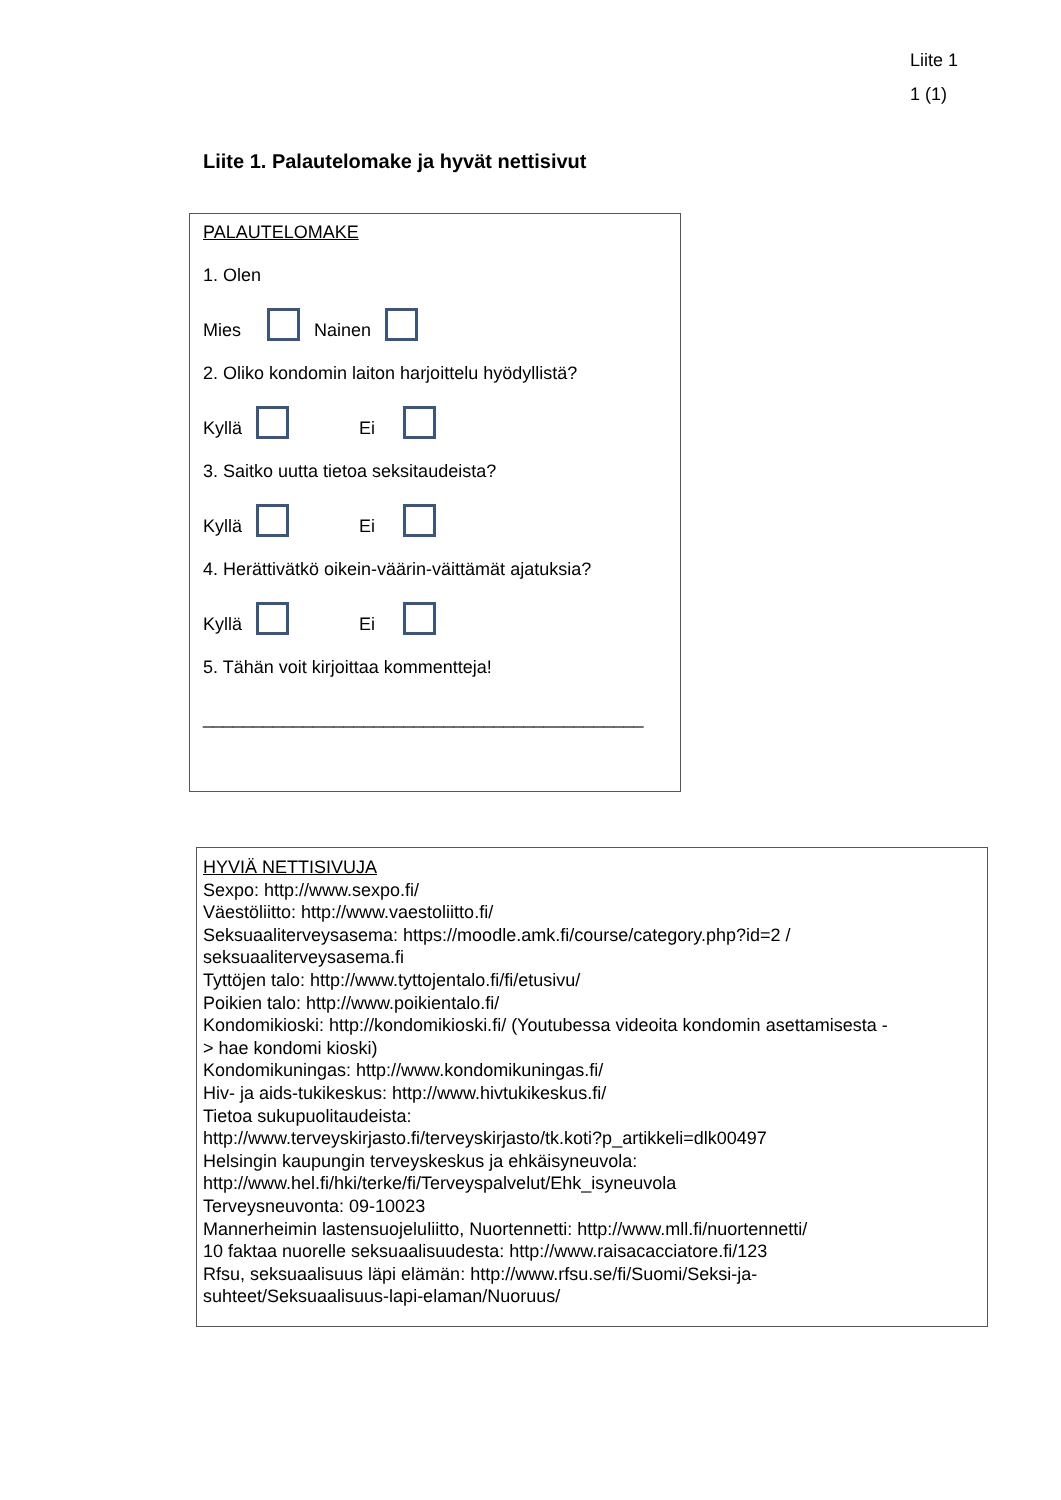Liite 1
1 (1)
Liite 1. Palautelomake ja hyvät nettisivut
PALAUTELOMAKE
1. Olen
Mies Nainen
2. Oliko kondomin laiton harjoittelu hyödyllistä?
Kyllä Ei
3. Saitko uutta tietoa seksitaudeista?
Kyllä Ei
4. Herättivätkö oikein-väärin-väittämät ajatuksia?
Kyllä Ei
5. Tähän voit kirjoittaa kommentteja!
____________________________________________
HYVIÄ NETTISIVUJA
Sexpo: http://www.sexpo.fi/
Väestöliitto: http://www.vaestoliitto.fi/
Seksuaaliterveysasema: https://moodle.amk.fi/course/category.php?id=2 /
seksuaaliterveysasema.fi
Tyttöjen talo: http://www.tyttojentalo.fi/fi/etusivu/
Poikien talo: http://www.poikientalo.fi/
Kondomikioski: http://kondomikioski.fi/ (Youtubessa videoita kondomin asettamisesta -
> hae kondomi kioski)
Kondomikuningas: http://www.kondomikuningas.fi/
Hiv- ja aids-tukikeskus: http://www.hivtukikeskus.fi/
Tietoa sukupuolitaudeista:
http://www.terveyskirjasto.fi/terveyskirjasto/tk.koti?p_artikkeli=dlk00497
Helsingin kaupungin terveyskeskus ja ehkäisyneuvola:
http://www.hel.fi/hki/terke/fi/Terveyspalvelut/Ehk_isyneuvola
Terveysneuvonta: 09-10023
Mannerheimin lastensuojeluliitto, Nuortennetti: http://www.mll.fi/nuortennetti/
10 faktaa nuorelle seksuaalisuudesta: http://www.raisacacciatore.fi/123
Rfsu, seksuaalisuus läpi elämän: http://www.rfsu.se/fi/Suomi/Seksi-ja-
suhteet/Seksuaalisuus-lapi-elaman/Nuoruus/